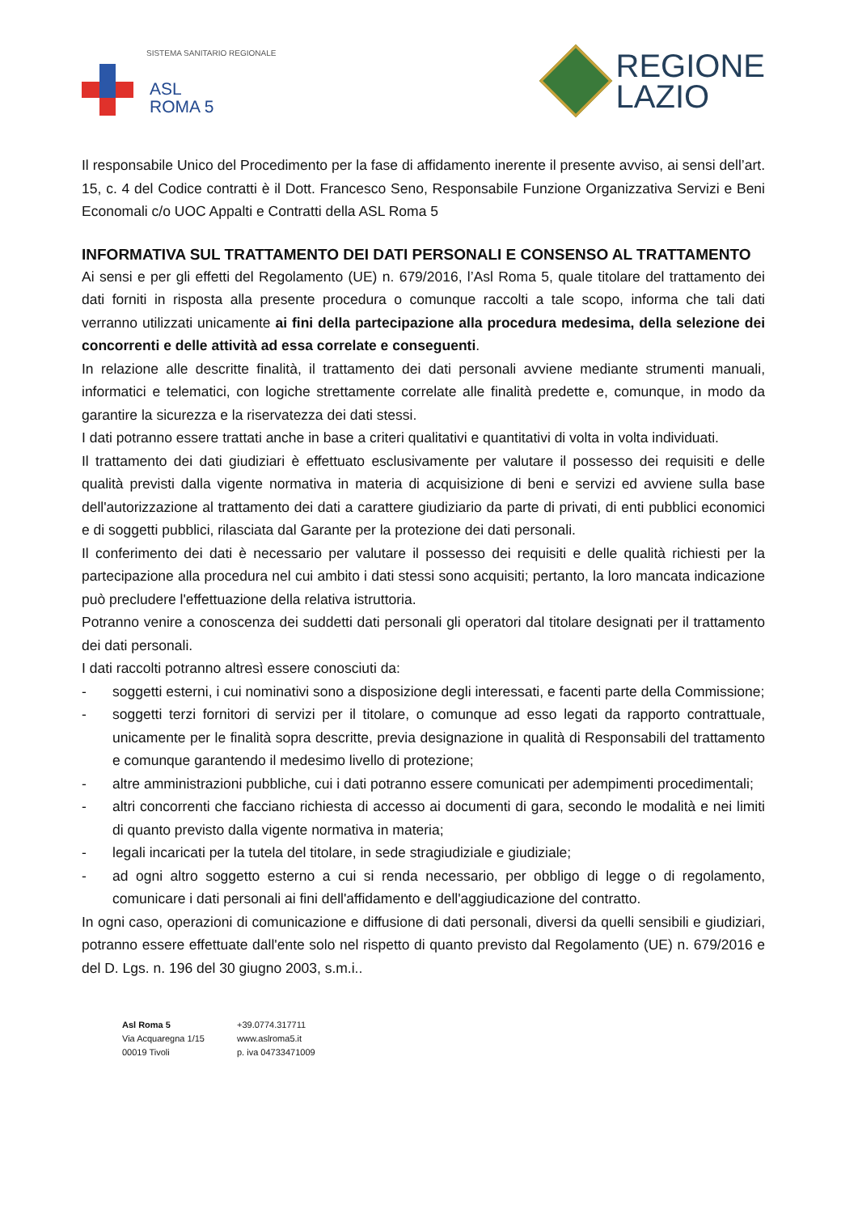SISTEMA SANITARIO REGIONALE
ASL
ROMA 5
REGIONE
LAZIO
Il responsabile Unico del Procedimento per la fase di affidamento inerente il presente avviso, ai sensi dell’art. 15, c. 4 del Codice contratti è il Dott. Francesco Seno, Responsabile Funzione Organizzativa Servizi e Beni Economali c/o UOC Appalti e Contratti della ASL Roma 5
INFORMATIVA SUL TRATTAMENTO DEI DATI PERSONALI E CONSENSO AL TRATTAMENTO
Ai sensi e per gli effetti del Regolamento (UE) n. 679/2016, l’Asl Roma 5, quale titolare del trattamento dei dati forniti in risposta alla presente procedura o comunque raccolti a tale scopo, informa che tali dati verranno utilizzati unicamente ai fini della partecipazione alla procedura medesima, della selezione dei concorrenti e delle attività ad essa correlate e conseguenti.
In relazione alle descritte finalità, il trattamento dei dati personali avviene mediante strumenti manuali, informatici e telematici, con logiche strettamente correlate alle finalità predette e, comunque, in modo da garantire la sicurezza e la riservatezza dei dati stessi.
I dati potranno essere trattati anche in base a criteri qualitativi e quantitativi di volta in volta individuati.
Il trattamento dei dati giudiziari è effettuato esclusivamente per valutare il possesso dei requisiti e delle qualità previsti dalla vigente normativa in materia di acquisizione di beni e servizi ed avviene sulla base dell'autorizzazione al trattamento dei dati a carattere giudiziario da parte di privati, di enti pubblici economici e di soggetti pubblici, rilasciata dal Garante per la protezione dei dati personali.
Il conferimento dei dati è necessario per valutare il possesso dei requisiti e delle qualità richiesti per la partecipazione alla procedura nel cui ambito i dati stessi sono acquisiti; pertanto, la loro mancata indicazione può precludere l'effettuazione della relativa istruttoria.
Potranno venire a conoscenza dei suddetti dati personali gli operatori dal titolare designati per il trattamento dei dati personali.
I dati raccolti potranno altresì essere conosciuti da:
- soggetti esterni, i cui nominativi sono a disposizione degli interessati, e facenti parte della Commissione;
- soggetti terzi fornitori di servizi per il titolare, o comunque ad esso legati da rapporto contrattuale, unicamente per le finalità sopra descritte, previa designazione in qualità di Responsabili del trattamento e comunque garantendo il medesimo livello di protezione;
- altre amministrazioni pubbliche, cui i dati potranno essere comunicati per adempimenti procedimentali;
- altri concorrenti che facciano richiesta di accesso ai documenti di gara, secondo le modalità e nei limiti di quanto previsto dalla vigente normativa in materia;
- legali incaricati per la tutela del titolare, in sede stragiudiziale e giudiziale;
- ad ogni altro soggetto esterno a cui si renda necessario, per obbligo di legge o di regolamento, comunicare i dati personali ai fini dell'affidamento e dell'aggiudicazione del contratto.
In ogni caso, operazioni di comunicazione e diffusione di dati personali, diversi da quelli sensibili e giudiziari, potranno essere effettuate dall'ente solo nel rispetto di quanto previsto dal Regolamento (UE) n. 679/2016 e del D. Lgs. n. 196 del 30 giugno 2003, s.m.i..
Asl Roma 5
Via Acquaregna 1/15
00019 Tivoli
+39.0774.317711
www.aslroma5.it
p. iva 04733471009